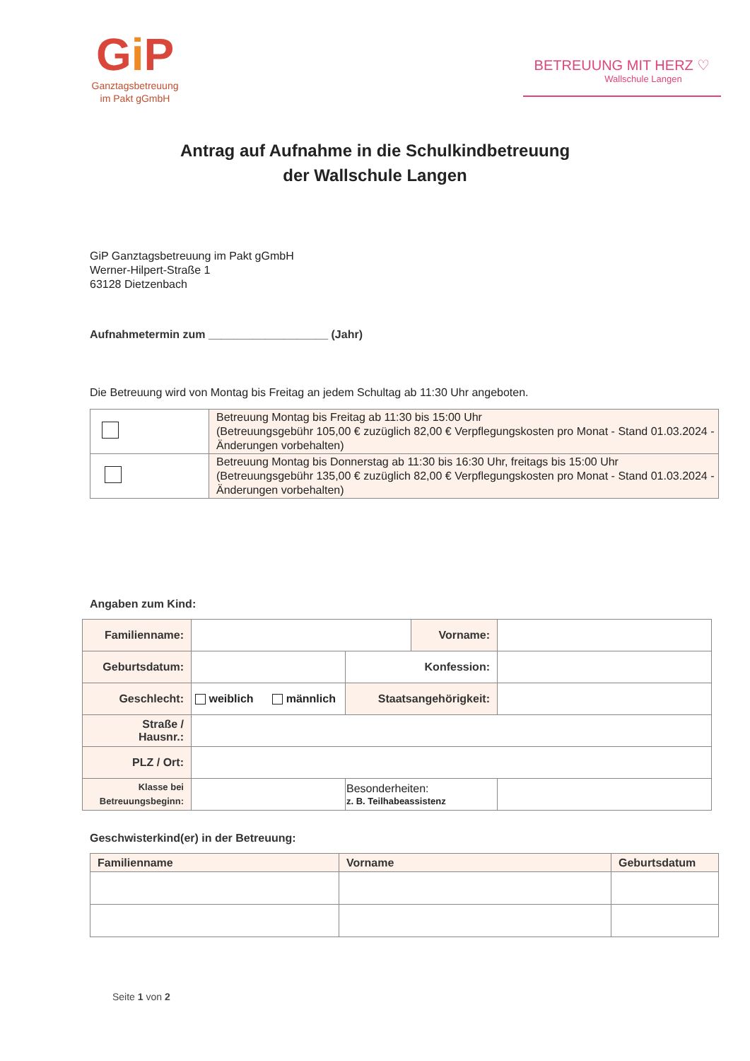Gi P
Ganztagsbetreuung
im Pakt gGmbH
BETREUUNG MIT HERZ ♡
Wallschule Langen
Antrag auf Aufnahme in die Schulkindbetreuung
der Wallschule Langen
GiP Ganztagsbetreuung im Pakt gGmbH
Werner-Hilpert-Straße 1
63128 Dietzenbach
Aufnahmetermin zum ___________________ (Jahr)
Die Betreuung wird von Montag bis Freitag an jedem Schultag ab 11:30 Uhr angeboten.
| | Betreuung Montag bis Freitag ab 11:30 bis 15:00 Uhr (Betreuungsgebühr 105,00 € zuzüglich 82,00 € Verpflegungskosten pro Monat - Stand 01.03.2024 - Änderungen vorbehalten) |
| | Betreuung Montag bis Donnerstag ab 11:30 bis 16:30 Uhr, freitags bis 15:00 Uhr (Betreuungsgebühr 135,00 € zuzüglich 82,00 € Verpflegungskosten pro Monat - Stand 01.03.2024 - Änderungen vorbehalten) |
Angaben zum Kind:
| Familienname: | | | Vorname: | |
| Geburtsdatum: | | Konfession: | | |
| Geschlecht: | weiblich männlich | Staatsangehörigkeit: | | |
| Straße / Hausnr.: | | | | |
| PLZ / Ort: | | | | |
| Klasse bei Betreuungsbeginn: | | Besonderheiten: z. B. Teilhabeassistenz | | |
Geschwisterkind(er) in der Betreuung:
| Familienname | Vorname | Geburtsdatum |
Seite 1 von 2